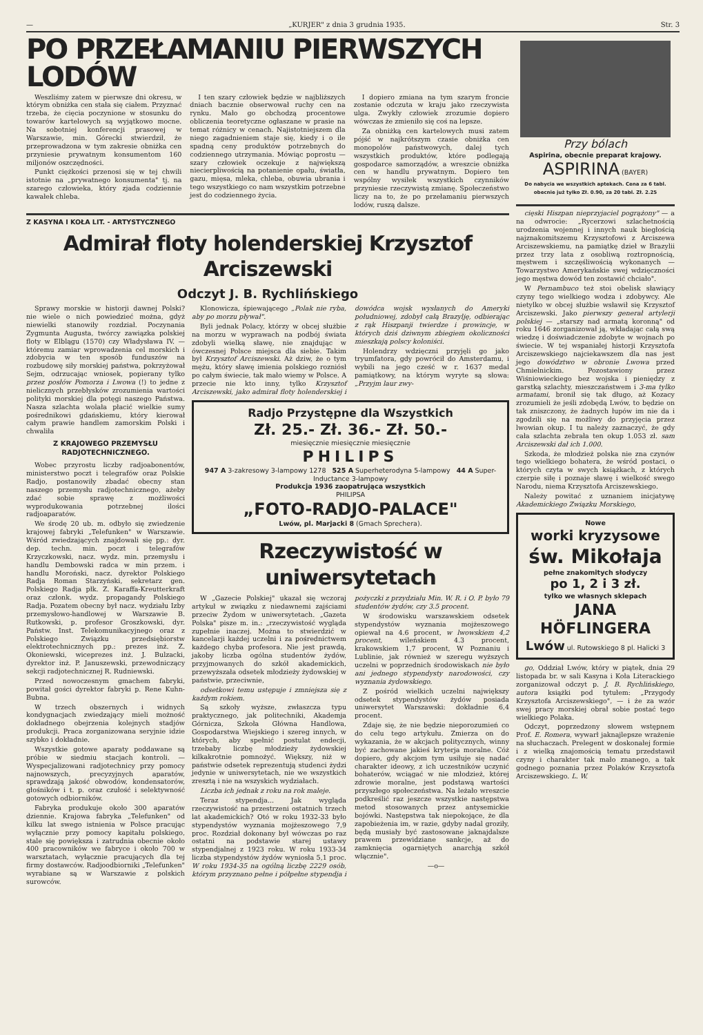— „KURJER" z dnia 3 grudnia 1935. Str. 3
PO PRZEŁAMANIU PIERWSZYCH LODÓW
Weszliśmy zatem w pierwsze dni okresu, w którym obniżka cen stała się ciałem. Przyznać trzeba, że cięcia poczynione w stosunku do towarów kartelowych są wyjątkowo mocne. Na sobotniej konferencji prasowej w Warszawie, min. Górecki stwierdził, że przeprowadzona w tym zakresie obniżka cen przyniesie prywatnym konsumentom 160 miljonów oszczędności.
Punkt ciężkości przenosi się w tej chwili istotnie na „prywatnego konsumenta" tj. na szarego człowieka, który zjada codziennie kawałek chleba.
I ten szary człowiek będzie w najbliższych dniach bacznie obserwował ruchy cen na rynku. Mało go obchodzą procentowe obliczenia teoretyczne ogłaszane w prasie na temat różnicy w cenach. Najistotniejszem dla niego zagadnieniem staje się, kiedy i o ile spadną ceny produktów potrzebnych do codziennego utrzymania. Mówiąc poprostu — szary człowiek oczekuje z największą niecierpliwością na potanienie opału, światła, gazu, mięsa, mleka, chleba, obuwia ubrania i tego wszystkiego co nam wszystkim potrzebne jest do codziennego życia.
I dopiero zmiana na tym szarym froncie zostanie odczuta w kraju jako rzeczywista ulga. Zwykły człowiek zrozumie dopiero wówczas że zmieniło się coś na lepsze.
Za obniżką cen kartelowych musi zatem pójść w najkrótszym czasie obniżka cen monopolów państwowych, dalej tych wszystkich produktów, które podlegają gospodarce samorządów, a wreszcie obniżka cen w handlu prywatnym. Dopiero ten wspólny wysiłek wszystkich czynników przyniesie rzeczywistą zmianę. Społeczeństwo liczy na to, że po przełamaniu pierwszych lodów, ruszą dalsze.
Z KASYNA I KOŁA LIT. - ARTYSTYCZNEGO
Admirał floty holenderskiej Krzysztof Arciszewski
Odczyt J. B. Rychlińskiego
Sprawy morskie w historji dawnej Polski? nie wiele o nich powiedzieć można, gdyż niewielki stanowiły rozdział. Poczynania Zygmunta Augusta, twórcy zawiązka polskiej floty w Elblągu (1570) czy Władysława IV. — któremu zamiar wprowadzenia cel morskich i zdobycia w ten sposób funduszów na rozbudowę siły morskiej państwa, pokrzyżował Sejm, odrzucając wniosek, popierany tylko przez posłów Pomorza i Lwowa (!) to jedne z nielicznych przebłysków zrozumienia wartości polityki morskiej dla potęgi naszego Państwa. Nasza szlachta wolała płacić wielkie sumy pośrednikowi gdańskiemu, który kierował całym prawie handlem zamorskim Polski i chwaliła
Z KRAJOWEGO PRZEMYSŁU RADJOTECHNICZNEGO.
Wobec przyrostu liczby radjoabonentów, ministerstwo poczt i telegrafów oraz Polskie Radjo, postanowiły zbadać obecny stan naszego przemysłu radjotechnicznego, ażeby zdać sobie sprawę z możliwości wyprodukowania potrzebnej ilości radjoaparatów.
We środę 20 ub. m. odbyło się zwiedzenie krajowej fabryki „Telefunken" w Warszawie. Wśród zwiedzających znajdowali się pp.: dyr. dep. techn. min. poczt i telegrafów Krzyczkowski, nacz. wydz. min. przemysłu i handlu Dembowski radca w min przem. i handlu Moroński, nacz. dyrektor Polskiego Radja Roman Starzyński, sekretarz gen. Polskiego Radja płk. Z. Karaffa-Kreutterkraft oraz członk. wydz. propagandy Polskiego Radja. Pozatem obecny był nacz. wydziału Izby przemysłowo-handlowej w Warszawie B. Rutkowski, p. profesor Groszkowski, dyr. Państw. Inst. Telekomunikacyjnego oraz z Polskiego Związku przedsiębiorstw elektrotechnicznych pp.: prezes inż. Z. Okoniewski, wiceprezes inż. J. Bulzacki, dyrektor inż. P. Januszewski, przewodniczący sekcji radjotechnicznej R. Rudniewski.
Przed nowoczesnym gmachem fabryki, powitał gości dyrektor fabryki p. Rene Kuhn-Bubna.
W trzech obszernych i widnych kondygnacjach zwiedzający mieli możność dokładnego obejrzenia kolejnych stadjów produkcji. Praca zorganizowana seryjnie idzie szybko i dokładnie.
Wszystkie gotowe aparaty poddawane są próbie w siedmiu stacjach kontroli. — Wyspecjalizowani radjotechnicy przy pomocy najnowszych, precyzyjnych aparatów, sprawdzają jakość obwodów, kondensatorów, głośników i t. p. oraz czułość i selektywność gotowych odbiorników.
Fabryka produkuje około 300 aparatów dziennie. Krajowa fabryka „Telefunken" od kilku lat swego istnienia w Polsce pracując wyłącznie przy pomocy kapitału polskiego, stale się powiększa i zatrudnia obecnie około 400 pracowników we fabryce i około 700 w warsztatach, wyłącznie pracujących dla tej firmy dostawców. Radjoodbiorniki „Telefunken" wyrabiane są w Warszawie z polskich surowców.
Klonowicza, śpiewającego „Polak nie ryba, aby po morzu pływał".
Byli jednak Polacy, którzy w obcej służbie na morzu w wyprawach na podbój świata zdobyli wielką sławę, nie znajdując w ówczesnej Polsce miejsca dla siebie. Takim był Krzysztof Arciszewski. Aż dziw, że o tym mężu, który sławę imienia polskiego rozniósł po całym świecie, tak mało wiemy w Polsce. A przecie nie kto inny, tylko Krzysztof Arciszewski, jako admirał floty holenderskiej i dowódca wojsk wysłanych do Ameryki południowej, zdobył całą Brazylję, odbierając z rąk Hiszpanji twierdze i prowincje, w których dziś dziwnym zbiegiem okoliczności mieszkają polscy koloniści.
Holendrzy wdzięczni przyjęli go jako tryumfatora, gdy powrócił do Amsterdamu, i wybili na jego cześć w r. 1637 medal pamiątkowy, na którym wyryte są słowa: „Przyjm laur zwy-
Radjo Przystępne dla Wszystkich
Zł. 25.- Zł. 36.- Zł. 50.-
miesięcznie miesięcznie miesięcznie
PHILIPS
947 A 3-zakresowy 3-lampowy 1278 525 A Superheterodyna 5-lampowy 44 A Super-Inductance 3-lampowy
Produkcja 1936 zaopatrująca wszystkich
PHILIPSA
„FOTO-RADJO-PALACE"
Lwów, pl. Marjacki 8 (Gmach Sprechera).
Rzeczywistość w uniwersytetach
W „Gazecie Polskiej" ukazał się wczoraj artykuł w związku z niedawnemi zajściami przeciw Żydom w uniwersytetach. „Gazeta Polska" pisze m. in.: „rzeczywistość wygląda zupełnie inaczej. Można to stwierdzić w kancelarji każdej uczelni i za pośrednictwem każdego chyba profesora. Nie jest prawdą, jakoby liczba ogólna studentów żydów, przyjmowanych do szkół akademickich, przewyższała odsetek młodzieży żydowskiej w państwie, przeciwnie,
odsetkowi temu ustępuje i zmniejsza się z każdym rokiem.
Są szkoły wyższe, zwłaszcza typu praktycznego, jak politechniki, Akademja Górnicza, Szkoła Główna Handlowa, Gospodarstwa Wiejskiego i szereg innych, w których, aby spełnić postulat endecji, trzebaby liczbę młodzieży żydowskiej kilkakrotnie pomnożyć. Większy, niż w państwie odsetek reprezentują studenci żydzi jedynie w uniwersytetach, nie we wszystkich zresztą i nie na wszyskich wydziałach.
Liczba ich jednak z roku na rok maleje.
Teraz stypendja... Jak wygląda rzeczywistość na przestrzeni ostatnich trzech lat akademickich? Otó w roku 1932-33 było stypendystów wyznania mojżeszowego 7,9 proc. Rozdział dokonany był wówczas po raz ostatni na podstawie starej ustawy stypendjalnej z 1923 roku. W roku 1933-34 liczba stypendystów żydów wyniosła 5,1 proc. W roku 1934-35 na ogólną liczbę 2229 osób, którym przyznano pełne i półpełne stypendja i pożyczki z przydziału Min. W. R. i O. P. było 79 studentów żydów, czy 3.5 procent.
W środowisku warszawskiem odsetek stypendystów wyznania mojżeszowego opiewał na 4.6 procent, w lwowskiem 4,2 procent, wileńskiem 4.3 procent, krakowskiem 1,7 procent, W Poznaniu i Lublinie, jak również w szeregu wyższych uczelni w poprzednich środowiskach nie było ani jednego stypendysty narodowości, czy wyznania żydowskiego.
Z pośród wielkich uczelni największy odsetek stypendystów żydów posiada uniwersytet Warszawski: dokładnie 6,4 procent.
Zdaje się, że nie będzie nieporozumień co do celu tego artykułu. Zmierza on do wykazania, że w akcjach politycznych, winny być zachowane jakieś kryterja moralne. Cóż dopiero, gdy akcjom tym usiłuje się nadać charakter ideowy, z ich uczestników uczynić bohaterów, wciągać w nie młodzież, której zdrowie moralne, jest podstawą wartości przyszłego społeczeństwa. Na leżało wreszcie podkreślić raz jeszcze wszystkie następstwa metod stosowanych przez antysemickie bojówki. Następstwa tak niepokojące, że dla zapobieżenia im, w razie, gdyby nadal groziły, będą musiały być zastosowane jaknajdalsze prawem przewidziane sankcje, aż do zamknięcia ogarniętych anarchją szkół włącznie".
—o—
Przy bólach
Aspirina, obecnie preparat krajowy.
ASPIRINA (BAYER)
Do nabycia we wszystkich aptekach. Cena za 6 tabl. obecnie już tylko Zł. 0.90, za 20 tabl. Zł. 2.25
cięski Hiszpan nieprzyjaciel pogrążony" — a na odwrocie: „Rycerzowi szlachetnością urodzenia wojennej i innych nauk biegłością najznakomitszemu Krzysztofowi z Arciszewa Arciszewskiemu, na pamiątkę dzieł w Brazylii przez trzy lata z osobliwą roztropnością, męstwem i szczęśliwością wykonanych — Towarzystwo Amerykańskie swej wdzięczności jego męstwa dowód ten zostawić chciało".
W Pernambuco też stoi obelisk sławiący czyny tego wielkiego wodza i zdobywcy. Ale nietylko w obcej służbie wsławił się Krzysztof Arciszewski. Jako pierwszy generał artylerji polskiej — „starszy nad armatą koronną" od roku 1646 zorganizował ją, wkładając całą swą wiedzę i doświadczenie zdobyte w wojnach po świecie. W tej wspaniałej historji Krzysztofa Arciszewskiego najciekawszem dla nas jest jego dowództwo w obronie Lwowa przed Chmielnickim. Pozostawiony przez Wiśniowieckiego bez wojska i pieniędzy z garstką szlachty, mieszczaństwem i 3-ma tylko armatami, bronił się tak długo, aż Kozacy zrozumieli że jeśli zdobędą Lwów, to będzie on tak zniszczony, że żadnych łupów im nie da i zgodzili się na możliwy do przyjęcia przez lwowian okup. I tu należy zaznaczyć, że gdy cała szlachta zebrała ten okup 1.053 zł. sam Arciszewski dał ich 1.000.
Szkoda, że młodzież polska nie zna czynów tego wielkiego bohatera, że wśród postaci, o których czyta w swych książkach, z których czerpie siłę i poznaje sławę i wielkość swego Narodu, niema Krzysztofa Arciszewskiego.
Należy powitać z uznaniem inicjatywę Akademickiego Związku Morskiego,
Nowe
worki kryzysowe
św. Mikołaja
pełne znakomitych słodyczy
po 1, 2 i 3 zł.
tylko we własnych sklepach
JANA HÖFLINGERA
Lwów ul. Rutowskiego 8 pl. Halicki 3
go, Oddział Lwów, który w piątek, dnia 29 listopada br. w sali Kasyna i Koła Literackiego zorganizował odczyt p. J. B. Rychlińskiego, autora książki pod tytułem: „Przygody Krzysztofa Arciszewskiego", — i że za wzór swej pracy morskiej obrał sobie postać tego wielkiego Polaka.
Odczyt, poprzedzony słowem wstępnem Prof. E. Romera, wywarł jaknajlepsze wrażenie na słuchaczach. Prelegent w doskonałej formie i z wielką znajomością tematu przedstawił czyny i charakter tak mało znanego, a tak godnego poznania przez Polaków Krzysztofa Arciszewskiego. L. W.